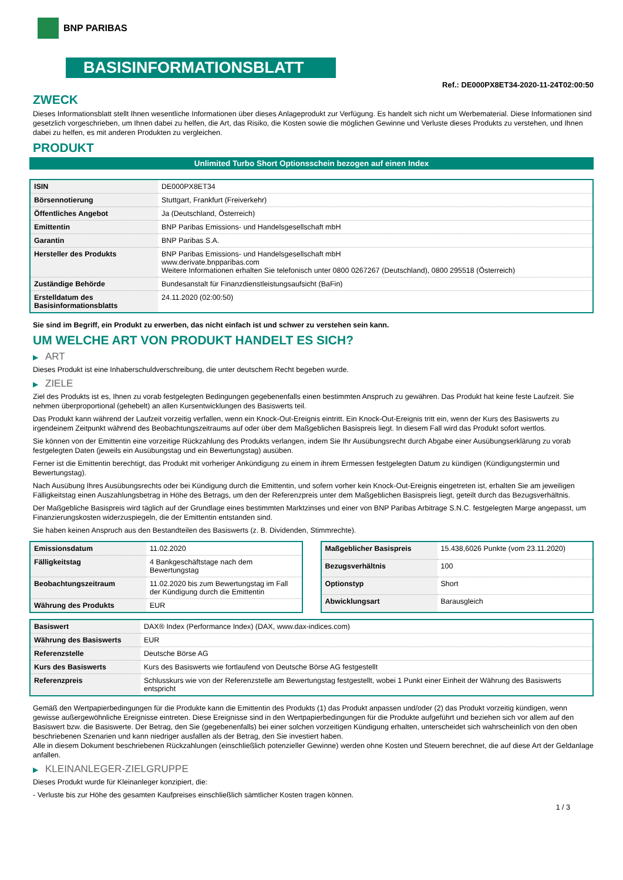BNP PARIBAS
BASISINFORMATIONSBLATT
Ref.: DE000PX8ET34-2020-11-24T02:00:50
ZWECK
Dieses Informationsblatt stellt Ihnen wesentliche Informationen über dieses Anlageprodukt zur Verfügung. Es handelt sich nicht um Werbematerial. Diese Informationen sind gesetzlich vorgeschrieben, um Ihnen dabei zu helfen, die Art, das Risiko, die Kosten sowie die möglichen Gewinne und Verluste dieses Produkts zu verstehen, und Ihnen dabei zu helfen, es mit anderen Produkten zu vergleichen.
PRODUKT
Unlimited Turbo Short Optionsschein bezogen auf einen Index
| ISIN | DE000PX8ET34 |
| Börsennotierung | Stuttgart, Frankfurt (Freiverkehr) |
| Öffentliches Angebot | Ja (Deutschland, Österreich) |
| Emittentin | BNP Paribas Emissions- und Handelsgesellschaft mbH |
| Garantin | BNP Paribas S.A. |
| Hersteller des Produkts | BNP Paribas Emissions- und Handelsgesellschaft mbH www.derivate.bnpparibas.com Weitere Informationen erhalten Sie telefonisch unter 0800 0267267 (Deutschland), 0800 295518 (Österreich) |
| Zuständige Behörde | Bundesanstalt für Finanzdienstleistungsaufsicht (BaFin) |
| Erstelldatum des Basisinformationsblatts | 24.11.2020 (02:00:50) |
Sie sind im Begriff, ein Produkt zu erwerben, das nicht einfach ist und schwer zu verstehen sein kann.
UM WELCHE ART VON PRODUKT HANDELT ES SICH?
▶ ART
Dieses Produkt ist eine Inhaberschuldverschreibung, die unter deutschem Recht begeben wurde.
▶ ZIELE
Ziel des Produkts ist es, Ihnen zu vorab festgelegten Bedingungen gegebenenfalls einen bestimmten Anspruch zu gewähren. Das Produkt hat keine feste Laufzeit. Sie nehmen überproportional (gehebelt) an allen Kursentwicklungen des Basiswerts teil.
Das Produkt kann während der Laufzeit vorzeitig verfallen, wenn ein Knock-Out-Ereignis eintritt. Ein Knock-Out-Ereignis tritt ein, wenn der Kurs des Basiswerts zu irgendeinem Zeitpunkt während des Beobachtungszeitraums auf oder über dem Maßgeblichen Basispreis liegt. In diesem Fall wird das Produkt sofort wertlos.
Sie können von der Emittentin eine vorzeitige Rückzahlung des Produkts verlangen, indem Sie Ihr Ausübungsrecht durch Abgabe einer Ausübungserklärung zu vorab festgelegten Daten (jeweils ein Ausübungstag und ein Bewertungstag) ausüben.
Ferner ist die Emittentin berechtigt, das Produkt mit vorheriger Ankündigung zu einem in ihrem Ermessen festgelegten Datum zu kündigen (Kündigungstermin und Bewertungstag).
Nach Ausübung Ihres Ausübungsrechts oder bei Kündigung durch die Emittentin, und sofern vorher kein Knock-Out-Ereignis eingetreten ist, erhalten Sie am jeweiligen Fälligkeitstag einen Auszahlungsbetrag in Höhe des Betrags, um den der Referenzpreis unter dem Maßgeblichen Basispreis liegt, geteilt durch das Bezugsverhältnis.
Der Maßgebliche Basispreis wird täglich auf der Grundlage eines bestimmten Marktzinses und einer von BNP Paribas Arbitrage S.N.C. festgelegten Marge angepasst, um Finanzierungskosten widerzuspiegeln, die der Emittentin entstanden sind.
Sie haben keinen Anspruch aus den Bestandteilen des Basiswerts (z. B. Dividenden, Stimmrechte).
| Emissionsdatum | 11.02.2020 |
| Fälligkeitstag | 4 Bankgeschäftstage nach dem Bewertungstag |
| Beobachtungszeitraum | 11.02.2020 bis zum Bewertungstag im Fall der Kündigung durch die Emittentin |
| Währung des Produkts | EUR |
| Maßgeblicher Basispreis | 15.438,6026 Punkte (vom 23.11.2020) |
| Bezugsverhältnis | 100 |
| Optionstyp | Short |
| Abwicklungsart | Barausgleich |
| Basiswert | DAX® Index (Performance Index) (DAX, www.dax-indices.com) |
| Währung des Basiswerts | EUR |
| Referenzstelle | Deutsche Börse AG |
| Kurs des Basiswerts | Kurs des Basiswerts wie fortlaufend von Deutsche Börse AG festgestellt |
| Referenzpreis | Schlusskurs wie von der Referenzstelle am Bewertungstag festgestellt, wobei 1 Punkt einer Einheit der Währung des Basiswerts entspricht |
Gemäß den Wertpapierbedingungen für die Produkte kann die Emittentin des Produkts (1) das Produkt anpassen und/oder (2) das Produkt vorzeitig kündigen, wenn gewisse außergewöhnliche Ereignisse eintreten. Diese Ereignisse sind in den Wertpapierbedingungen für die Produkte aufgeführt und beziehen sich vor allem auf den Basiswert bzw. die Basiswerte. Der Betrag, den Sie (gegebenenfalls) bei einer solchen vorzeitigen Kündigung erhalten, unterscheidet sich wahrscheinlich von den oben beschriebenen Szenarien und kann niedriger ausfallen als der Betrag, den Sie investiert haben.
Alle in diesem Dokument beschriebenen Rückzahlungen (einschließlich potenzieller Gewinne) werden ohne Kosten und Steuern berechnet, die auf diese Art der Geldanlage anfallen.
▶ KLEINANLEGER-ZIELGRUPPE
Dieses Produkt wurde für Kleinanleger konzipiert, die:
- Verluste bis zur Höhe des gesamten Kaufpreises einschließlich sämtlicher Kosten tragen können.
1 / 3